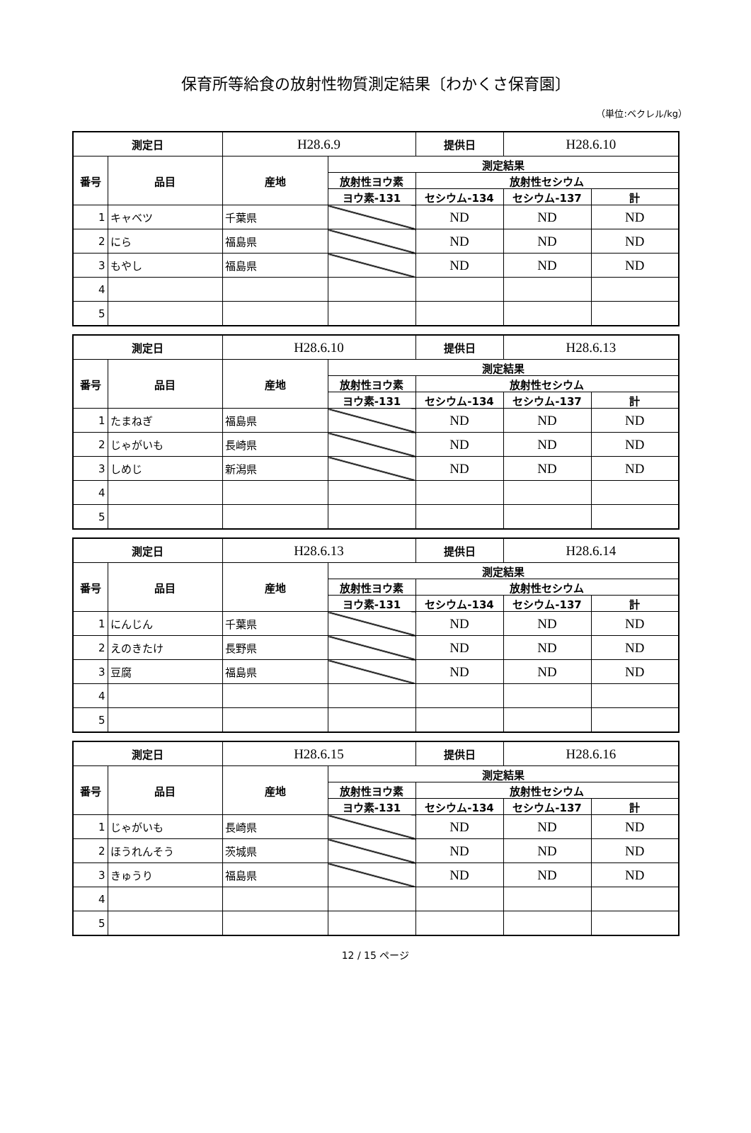保育所等給食の放射性物質測定結果〔わかくさ保育園〕
（単位:ベクレル/kg）
| 測定日 | | H28.6.9 | | 提供日 | H28.6.10 | |
| 番号 | 品目 | 産地 | 測定結果 | | | |
| | | | 放射性ヨウ素 | 放射性セシウム | | |
| | | | ヨウ素-131 | セシウム-134 | セシウム-137 | 計 |
| 1 | キャベツ | 千葉県 | | ND | ND | ND |
| 2 | にら | 福島県 | | ND | ND | ND |
| 3 | もやし | 福島県 | | ND | ND | ND |
| 4 | | | | | | |
| 5 | | | | | | |
| 測定日 | | H28.6.10 | | 提供日 | H28.6.13 | |
| 番号 | 品目 | 産地 | 測定結果 | | | |
| | | | 放射性ヨウ素 | 放射性セシウム | | |
| | | | ヨウ素-131 | セシウム-134 | セシウム-137 | 計 |
| 1 | たまねぎ | 福島県 | | ND | ND | ND |
| 2 | じゃがいも | 長崎県 | | ND | ND | ND |
| 3 | しめじ | 新潟県 | | ND | ND | ND |
| 4 | | | | | | |
| 5 | | | | | | |
| 測定日 | | H28.6.13 | | 提供日 | H28.6.14 | |
| 番号 | 品目 | 産地 | 測定結果 | | | |
| | | | 放射性ヨウ素 | 放射性セシウム | | |
| | | | ヨウ素-131 | セシウム-134 | セシウム-137 | 計 |
| 1 | にんじん | 千葉県 | | ND | ND | ND |
| 2 | えのきたけ | 長野県 | | ND | ND | ND |
| 3 | 豆腐 | 福島県 | | ND | ND | ND |
| 4 | | | | | | |
| 5 | | | | | | |
| 測定日 | | H28.6.15 | | 提供日 | H28.6.16 | |
| 番号 | 品目 | 産地 | 測定結果 | | | |
| | | | 放射性ヨウ素 | 放射性セシウム | | |
| | | | ヨウ素-131 | セシウム-134 | セシウム-137 | 計 |
| 1 | じゃがいも | 長崎県 | | ND | ND | ND |
| 2 | ほうれんそう | 茨城県 | | ND | ND | ND |
| 3 | きゅうり | 福島県 | | ND | ND | ND |
| 4 | | | | | | |
| 5 | | | | | | |
12 / 15 ページ